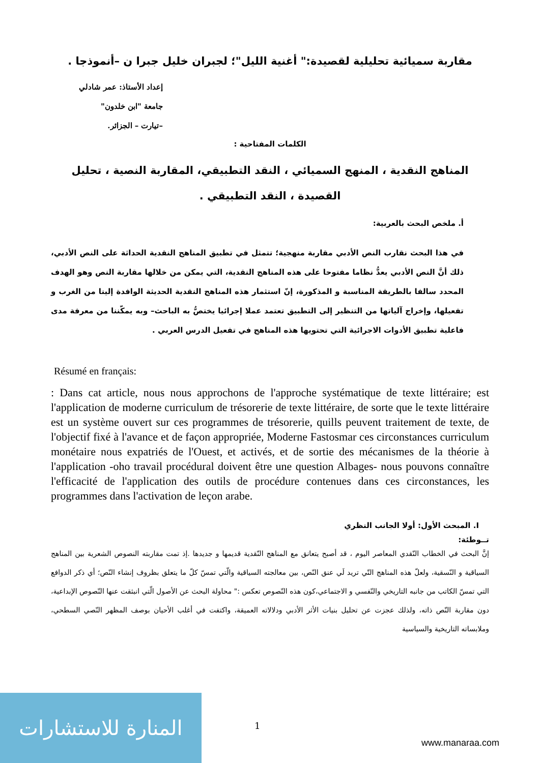مقاربة سميائية تحليلية لقصيدة:" أغنية الليل"؛ لجبران خليل جبرا ن –أنموذجا .
إعداد الأستاذ: عمر شادلي
جامعة "ابن خلدون"
–تيارت – الجزائر.
الكلمات المفتاحية :
المناهج النقدية ، المنهج السميائي ، النقد التطبيقي، المقاربة النصية ، تحليل القصيدة ، النقد التطبيقي .
أ. ملخص البحث بالعربية:
في هذا البحث نقارب النص الأدبي مقاربة منهجية؛ تتمثل في تطبيق المناهج النقدية الحداثة على النص الأدبي، ذلك أنَّ النص الأدبي يعدُّ نظاما مفتوحا على هذه المناهج النقدية، التي يمكن من خلالها مقاربة النص وهو الهدف المحدد سالفا بالطريقة المناسبة و المذكورة، إنّ استثمار هذه المناهج النقدية الحديثة الوافدة إلينا من الغرب و تفعيلها، وإخراج آلياتها من التنظير إلى التطبيق تعتمد عملا إجرائيا يختصُّ به الباحث– وبه يمكّننا من معرفة مدى فاعلية تطبيق الأدوات الاجرائية التي تحتويها هذه المناهج في تفعيل الدرس العربي .
Résumé en français:
: Dans cat article, nous nous approchons de l'approche systématique de texte littéraire; est l'application de moderne curriculum de trésorerie de texte littéraire, de sorte que le texte littéraire est un système ouvert sur ces programmes de trésorerie, quills peuvent traitement de texte, de l'objectif fixé à l'avance et de façon appropriée, Moderne Fastosmar ces circonstances curriculum monétaire nous expatriés de l'Ouest, et activés, et de sortie des mécanismes de la théorie à l'application -oho travail procédural doivent être une question Albages- nous pouvons connaître l'efficacité de l'application des outils de procédure contenues dans ces circonstances, les programmes dans l'activation de leçon arabe.
I. المبحث الأول: أولا الجانب النظري
تــوطئة:
إنَّ البحث في الخطاب النّقدي المعاصر اليوم ، قد أصبح يتعانق مع المناهج النّقدية قديمها و جديدها .إذ تمت مقاربته النصوص الشعرية بين المناهج السياقية و النّسقية، ولعلّ هذه المناهج التّي تريد لَي عنق النّص، بين معالجته السياقية والّتي تمسّ كلّ ما يتعلق بظروف إنشاء النّص؛ أي ذكر الدوافع التي تمسّ الكاتب من جانبه التاريخي والنّفسي و الاجتماعي،كون هذه النّصوص تعكس :" محاولة البحث عن الأصول الّتي انبثقت عنها النّصوص الإبداعية، دون مقاربة النّص ذاته، ولذلك عجزت عن تحليل بنيات الأثر الأدبي ودلالاته العميقة، واكتفت في أغلب الأحيان بوصف المظهر النّصي السطحي، وملابساته التاريخية والسياسية
المنارة للاستشارات
1
www.manaraa.com